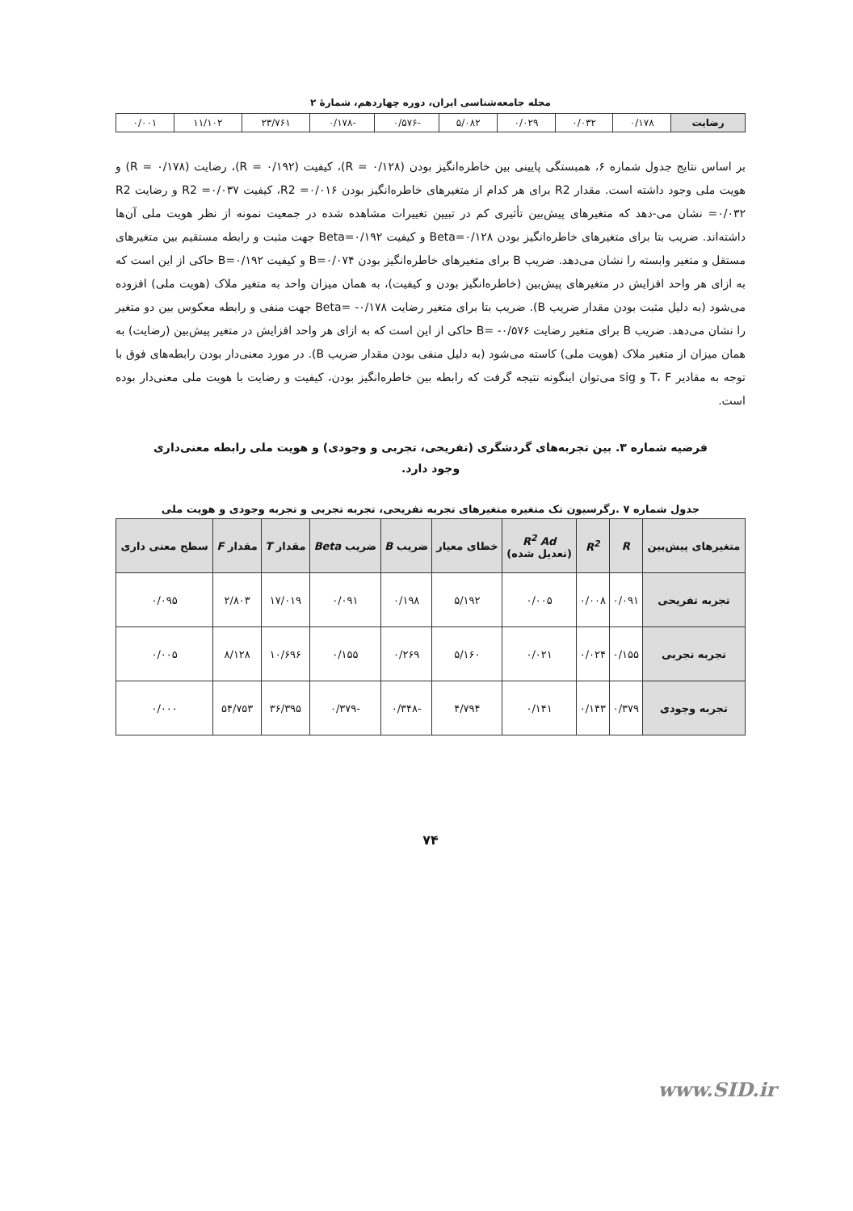مجله جامعه‌شناسی ایران، دوره چهاردهم، شمارۀ ۲
| رضایت | ۰/۱۷۸ | ۰/۰۳۲ | ۰/۰۲۹ | ۵/۰۸۲ | -۰/۵۷۶ | -۰/۱۷۸ | ۲۳/۷۶۱ | ۱۱/۱۰۲ | ۰/۰۰۱ |
بر اساس نتایج جدول شماره ۶، همبستگی پایینی بین خاطره‌انگیز بودن (R = ۰/۱۲۸)، کیفیت (R = ۰/۱۹۲)، رضایت (R = ۰/۱۷۸) و هویت ملی وجود داشته است. مقدار R2 برای هر کدام از متغیرهای خاطره‌انگیز بودن R2 =۰/۰۱۶، کیفیت R2 =۰/۰۳۷ و رضایت R2 =۰/۰۳۲ نشان می-دهد که متغیرهای پیش‌بین تأثیری کم در تبیین تغییرات مشاهده شده در جمعیت نمونه از نظر هویت ملی آن‌ها داشته‌اند. ضریب بتا برای متغیرهای خاطره‌انگیز بودن Beta=۰/۱۲۸ و کیفیت Beta=۰/۱۹۲ جهت مثبت و رابطه مستقیم بین متغیرهای مستقل و متغیر وابسته را نشان می‌دهد. ضریب B برای متغیرهای خاطره‌انگیز بودن B=۰/۰۷۴ و کیفیت B=۰/۱۹۲ حاکی از این است که به ازای هر واحد افزایش در متغیرهای پیش‌بین (خاطره‌انگیز بودن و کیفیت)، به همان میزان واحد به متغیر ملاک (هویت ملی) افزوده می‌شود (به دلیل مثبت بودن مقدار ضریب B). ضریب بتا برای متغیر رضایت Beta= -۰/۱۷۸ جهت منفی و رابطه معکوس بین دو متغیر را نشان می‌دهد. ضریب B برای متغیر رضایت B= -۰/۵۷۶ حاکی از این است که به ازای هر واحد افزایش در متغیر پیش‌بین (رضایت) به همان میزان از متغیر ملاک (هویت ملی) کاسته می‌شود (به دلیل منفی بودن مقدار ضریب B). در مورد معنی‌دار بودن رابطه‌های فوق با توجه به مقادیر T، F و sig می‌توان اینگونه نتیجه گرفت که رابطه بین خاطره‌انگیز بودن، کیفیت و رضایت با هویت ملی معنی‌دار بوده است.
فرضیه شماره ۳. بین تجربه‌های گردشگری (تفریحی، تجربی و وجودی) و هویت ملی رابطه معنی‌داری وجود دارد.
جدول شماره ۷ .رگرسیون تک متغیره متغیرهای تجربه تفریحی، تجربه تجربی و تجربه وجودی و هویت ملی
| متغیرهای پیش‌بین | R | R<sup>2</sup> | R<sup>2</sup> Ad (تعدیل شده) | خطای معیار | ضریب B | ضریب Beta | مقدار T | مقدار F | سطح معنی داری |
| --- | --- | --- | --- | --- | --- | --- | --- | --- | --- |
| تجربه تفریحی | ۰/۰۹۱ | ۰/۰۰۸ | ۰/۰۰۵ | ۵/۱۹۲ | ۰/۱۹۸ | ۰/۰۹۱ | ۱۷/۰۱۹ | ۲/۸۰۳ | ۰/۰۹۵ |
| تجربه تجربی | ۰/۱۵۵ | ۰/۰۲۴ | ۰/۰۲۱ | ۵/۱۶۰ | ۰/۲۶۹ | ۰/۱۵۵ | ۱۰/۶۹۶ | ۸/۱۲۸ | ۰/۰۰۵ |
| تجربه وجودی | ۰/۳۷۹ | ۰/۱۴۳ | ۰/۱۴۱ | ۴/۷۹۴ | -۰/۳۴۸ | -۰/۳۷۹ | ۳۶/۳۹۵ | ۵۴/۷۵۳ | ۰/۰۰۰ |
۷۴
www.SID.ir